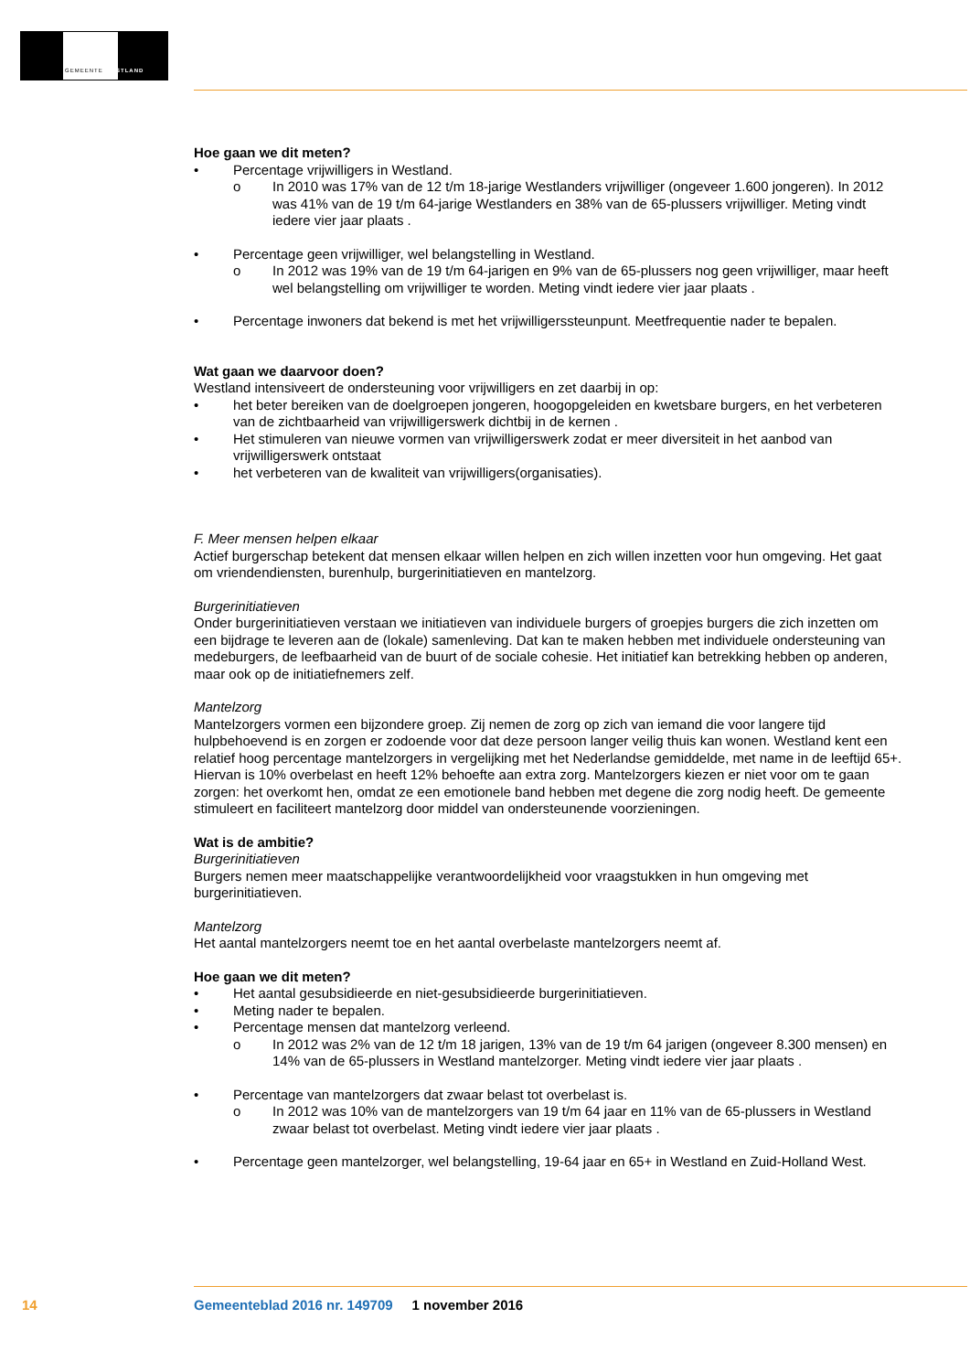GEMEENTE WESTLAND
Hoe gaan we dit meten?
• Percentage vrijwilligers in Westland.
o In 2010 was 17% van de 12 t/m 18-jarige Westlanders vrijwilliger (ongeveer 1.600 jongeren). In 2012 was 41% van de 19 t/m 64-jarige Westlanders en 38% van de 65-plussers vrijwilliger. Meting vindt iedere vier jaar plaats .
• Percentage geen vrijwilliger, wel belangstelling in Westland.
o In 2012 was 19% van de 19 t/m 64-jarigen en 9% van de 65-plussers nog geen vrijwilliger, maar heeft wel belangstelling om vrijwilliger te worden. Meting vindt iedere vier jaar plaats .
• Percentage inwoners dat bekend is met het vrijwilligerssteunpunt. Meetfrequentie nader te bepalen.
Wat gaan we daarvoor doen?
Westland intensiveert de ondersteuning voor vrijwilligers en zet daarbij in op:
• het beter bereiken van de doelgroepen jongeren, hoogopgeleiden en kwetsbare burgers, en het verbeteren van de zichtbaarheid van vrijwilligerswerk dichtbij in de kernen .
• Het stimuleren van nieuwe vormen van vrijwilligerswerk zodat er meer diversiteit in het aanbod van vrijwilligerswerk ontstaat
• het verbeteren van de kwaliteit van vrijwilligers(organisaties).
F. Meer mensen helpen elkaar
Actief burgerschap betekent dat mensen elkaar willen helpen en zich willen inzetten voor hun omgeving. Het gaat om vriendendiensten, burenhulp, burgerinitiatieven en mantelzorg.
Burgerinitiatieven
Onder burgerinitiatieven verstaan we initiatieven van individuele burgers of groepjes burgers die zich inzetten om een bijdrage te leveren aan de (lokale) samenleving. Dat kan te maken hebben met individuele ondersteuning van medeburgers, de leefbaarheid van de buurt of de sociale cohesie. Het initiatief kan betrekking hebben op anderen, maar ook op de initiatiefnemers zelf.
Mantelzorg
Mantelzorgers vormen een bijzondere groep. Zij nemen de zorg op zich van iemand die voor langere tijd hulpbehoevend is en zorgen er zodoende voor dat deze persoon langer veilig thuis kan wonen. Westland kent een relatief hoog percentage mantelzorgers in vergelijking met het Nederlandse gemiddelde, met name in de leeftijd 65+. Hiervan is 10% overbelast en heeft 12% behoefte aan extra zorg. Mantelzorgers kiezen er niet voor om te gaan zorgen: het overkomt hen, omdat ze een emotionele band hebben met degene die zorg nodig heeft. De gemeente stimuleert en faciliteert mantelzorg door middel van ondersteunende voorzieningen.
Wat is de ambitie?
Burgerinitiatieven
Burgers nemen meer maatschappelijke verantwoordelijkheid voor vraagstukken in hun omgeving met burgerinitiatieven.
Mantelzorg
Het aantal mantelzorgers neemt toe en het aantal overbelaste mantelzorgers neemt af.
Hoe gaan we dit meten?
• Het aantal gesubsidieerde en niet-gesubsidieerde burgerinitiatieven.
• Meting nader te bepalen.
• Percentage mensen dat mantelzorg verleend.
o In 2012 was 2% van de 12 t/m 18 jarigen, 13% van de 19 t/m 64 jarigen (ongeveer 8.300 mensen) en 14% van de 65-plussers in Westland mantelzorger. Meting vindt iedere vier jaar plaats .
• Percentage van mantelzorgers dat zwaar belast tot overbelast is.
o In 2012 was 10% van de mantelzorgers van 19 t/m 64 jaar en 11% van de 65-plussers in Westland zwaar belast tot overbelast. Meting vindt iedere vier jaar plaats .
• Percentage geen mantelzorger, wel belangstelling, 19-64 jaar en 65+ in Westland en Zuid-Holland West.
14
Gemeenteblad 2016 nr. 149709 1 november 2016